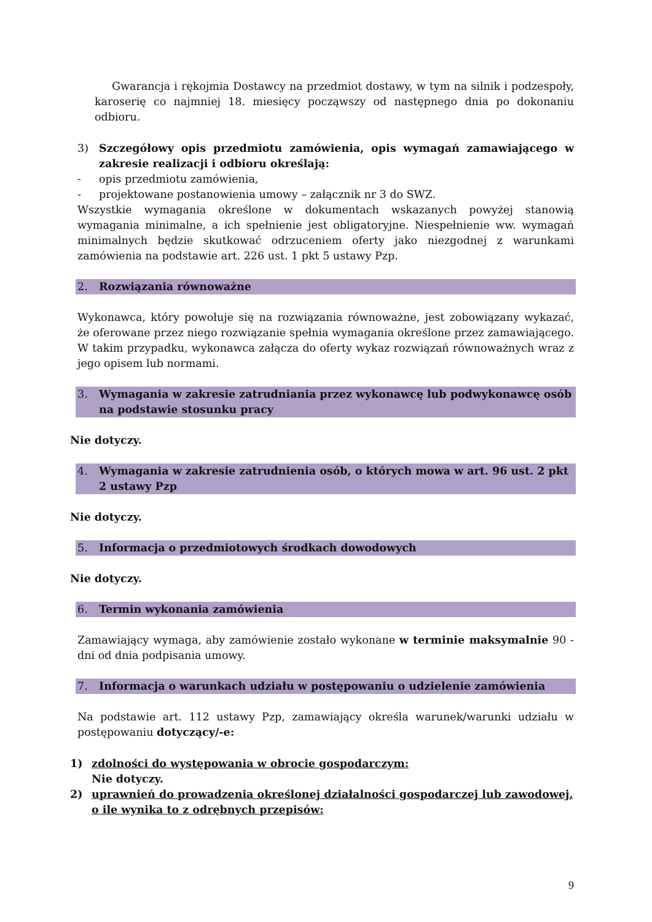Gwarancja i rękojmia Dostawcy na przedmiot dostawy, w tym na silnik i podzespoły, karoserię co najmniej 18. miesięcy począwszy od następnego dnia po dokonaniu odbioru.
3) Szczegółowy opis przedmiotu zamówienia, opis wymagań zamawiającego w zakresie realizacji i odbioru określają:
- opis przedmiotu zamówienia,
- projektowane postanowienia umowy – załącznik nr 3 do SWZ.
Wszystkie wymagania określone w dokumentach wskazanych powyżej stanowią wymagania minimalne, a ich spełnienie jest obligatoryjne. Niespełnienie ww. wymagań minimalnych będzie skutkować odrzuceniem oferty jako niezgodnej z warunkami zamówienia na podstawie art. 226 ust. 1 pkt 5 ustawy Pzp.
2. Rozwiązania równoważne
Wykonawca, który powołuje się na rozwiązania równoważne, jest zobowiązany wykazać, że oferowane przez niego rozwiązanie spełnia wymagania określone przez zamawiającego. W takim przypadku, wykonawca załącza do oferty wykaz rozwiązań równoważnych wraz z jego opisem lub normami.
3. Wymagania w zakresie zatrudniania przez wykonawcę lub podwykonawcę osób na podstawie stosunku pracy
Nie dotyczy.
4. Wymagania w zakresie zatrudnienia osób, o których mowa w art. 96 ust. 2 pkt 2 ustawy Pzp
Nie dotyczy.
5. Informacja o przedmiotowych środkach dowodowych
Nie dotyczy.
6. Termin wykonania zamówienia
Zamawiający wymaga, aby zamówienie zostało wykonane w terminie maksymalnie 90 - dni od dnia podpisania umowy.
7. Informacja o warunkach udziału w postępowaniu o udzielenie zamówienia
Na podstawie art. 112 ustawy Pzp, zamawiający określa warunek/warunki udziału w postępowaniu dotyczący/-e:
1) zdolności do występowania w obrocie gospodarczym:
Nie dotyczy.
2) uprawnień do prowadzenia określonej działalności gospodarczej lub zawodowej, o ile wynika to z odrębnych przepisów:
9